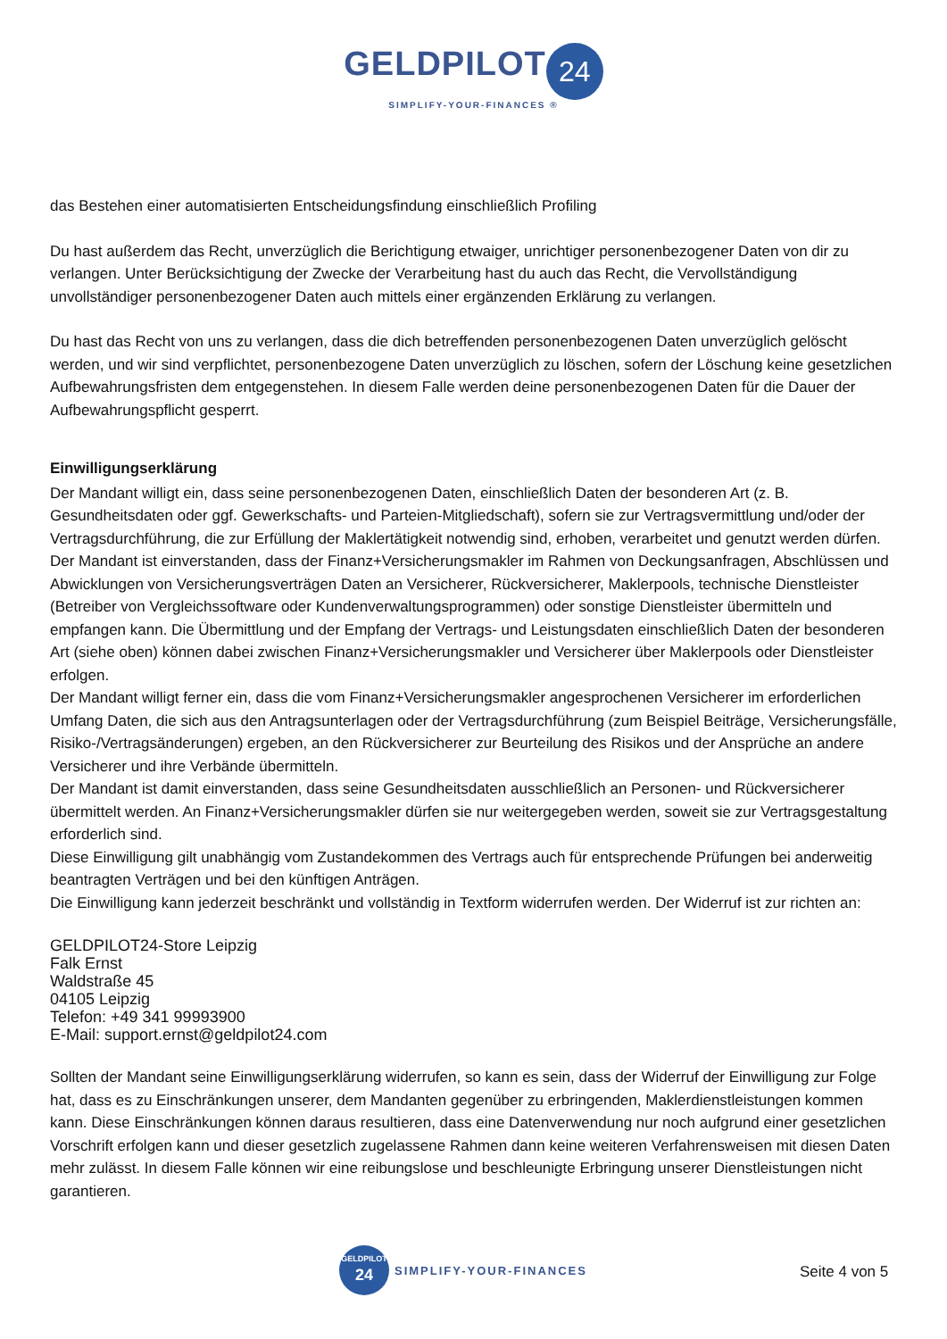GELDPILOT 24
SIMPLIFY-YOUR-FINANCES ®
das Bestehen einer automatisierten Entscheidungsfindung einschließlich Profiling
Du hast außerdem das Recht, unverzüglich die Berichtigung etwaiger, unrichtiger personenbezogener Daten von dir zu verlangen. Unter Berücksichtigung der Zwecke der Verarbeitung hast du auch das Recht, die Vervollständigung unvollständiger personenbezogener Daten auch mittels einer ergänzenden Erklärung zu verlangen.
Du hast das Recht von uns zu verlangen, dass die dich betreffenden personenbezogenen Daten unverzüglich gelöscht werden, und wir sind verpflichtet, personenbezogene Daten unverzüglich zu löschen, sofern der Löschung keine gesetzlichen Aufbewahrungsfristen dem entgegenstehen. In diesem Falle werden deine personenbezogenen Daten für die Dauer der Aufbewahrungspflicht gesperrt.
Einwilligungserklärung
Der Mandant willigt ein, dass seine personenbezogenen Daten, einschließlich Daten der besonderen Art (z. B. Gesundheitsdaten oder ggf. Gewerkschafts- und Parteien-Mitgliedschaft), sofern sie zur Vertragsvermittlung und/oder der Vertragsdurchführung, die zur Erfüllung der Maklertätigkeit notwendig sind, erhoben, verarbeitet und genutzt werden dürfen.
Der Mandant ist einverstanden, dass der Finanz+Versicherungsmakler im Rahmen von Deckungsanfragen, Abschlüssen und Abwicklungen von Versicherungsverträgen Daten an Versicherer, Rückversicherer, Maklerpools, technische Dienstleister (Betreiber von Vergleichssoftware oder Kundenverwaltungsprogrammen) oder sonstige Dienstleister übermitteln und empfangen kann. Die Übermittlung und der Empfang der Vertrags- und Leistungsdaten einschließlich Daten der besonderen Art (siehe oben) können dabei zwischen Finanz+Versicherungsmakler und Versicherer über Maklerpools oder Dienstleister erfolgen.
Der Mandant willigt ferner ein, dass die vom Finanz+Versicherungsmakler angesprochenen Versicherer im erforderlichen Umfang Daten, die sich aus den Antragsunterlagen oder der Vertragsdurchführung (zum Beispiel Beiträge, Versicherungsfälle, Risiko-/Vertragsänderungen) ergeben, an den Rückversicherer zur Beurteilung des Risikos und der Ansprüche an andere Versicherer und ihre Verbände übermitteln.
Der Mandant ist damit einverstanden, dass seine Gesundheitsdaten ausschließlich an Personen- und Rückversicherer übermittelt werden. An Finanz+Versicherungsmakler dürfen sie nur weitergegeben werden, soweit sie zur Vertragsgestaltung erforderlich sind.
Diese Einwilligung gilt unabhängig vom Zustandekommen des Vertrags auch für entsprechende Prüfungen bei anderweitig beantragten Verträgen und bei den künftigen Anträgen.
Die Einwilligung kann jederzeit beschränkt und vollständig in Textform widerrufen werden. Der Widerruf ist zur richten an:
GELDPILOT24-Store Leipzig
Falk Ernst
Waldstraße 45
04105 Leipzig
Telefon: +49 341 99993900
E-Mail: support.ernst@geldpilot24.com
Sollten der Mandant seine Einwilligungserklärung widerrufen, so kann es sein, dass der Widerruf der Einwilligung zur Folge hat, dass es zu Einschränkungen unserer, dem Mandanten gegenüber zu erbringenden, Maklerdienstleistungen kommen kann. Diese Einschränkungen können daraus resultieren, dass eine Datenverwendung nur noch aufgrund einer gesetzlichen Vorschrift erfolgen kann und dieser gesetzlich zugelassene Rahmen dann keine weiteren Verfahrensweisen mit diesen Daten mehr zulässt. In diesem Falle können wir eine reibungslose und beschleunigte Erbringung unserer Dienstleistungen nicht garantieren.
GELDPILOT
24
SIMPLIFY-YOUR-FINANCES
Seite 4 von 5